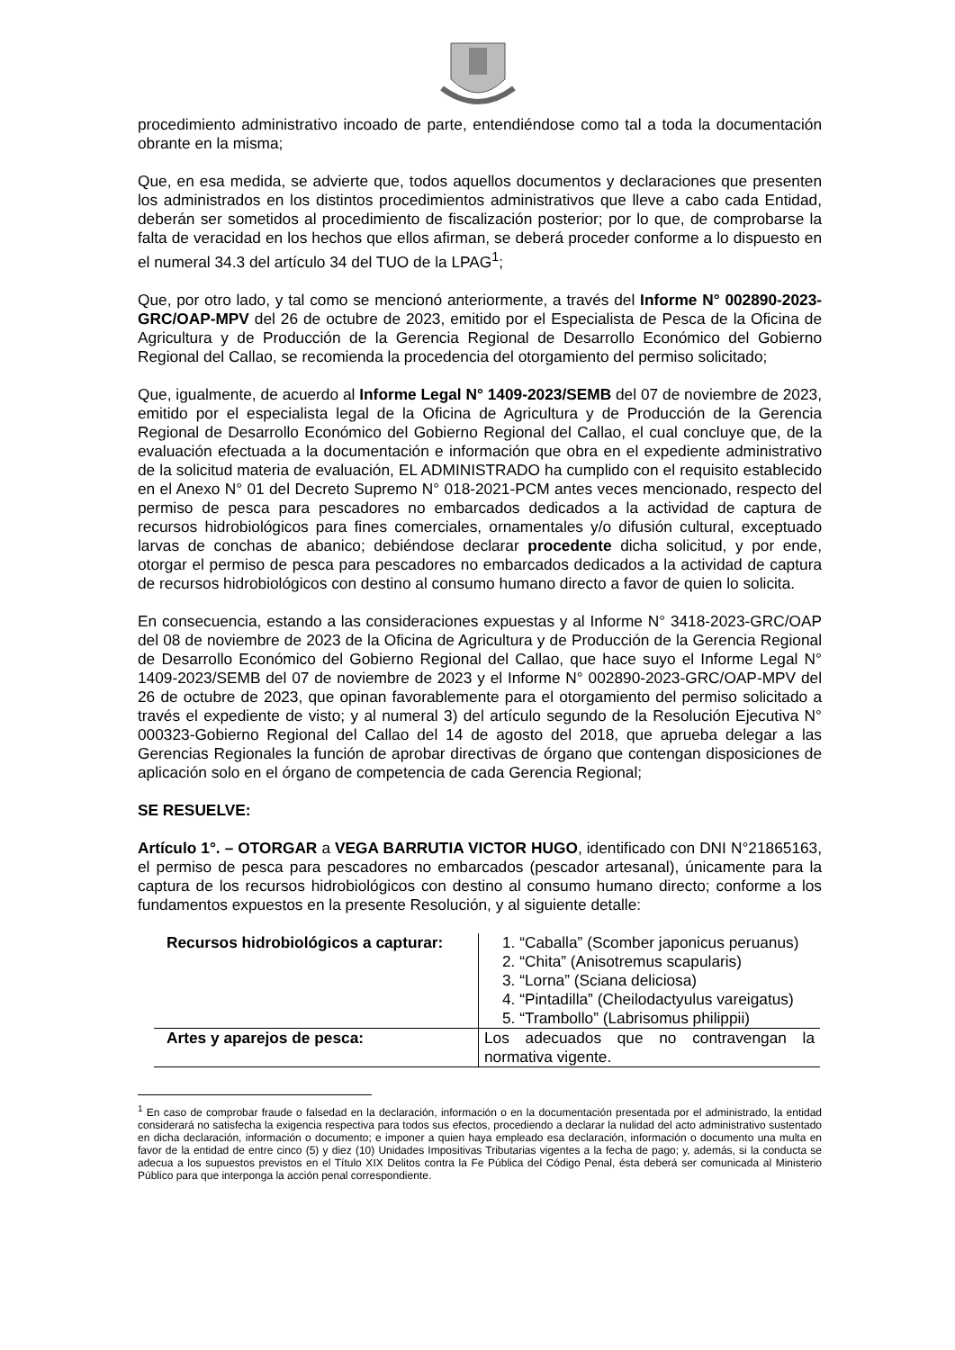procedimiento administrativo incoado de parte, entendiéndose como tal a toda la documentación obrante en la misma;
Que, en esa medida, se advierte que, todos aquellos documentos y declaraciones que presenten los administrados en los distintos procedimientos administrativos que lleve a cabo cada Entidad, deberán ser sometidos al procedimiento de fiscalización posterior; por lo que, de comprobarse la falta de veracidad en los hechos que ellos afirman, se deberá proceder conforme a lo dispuesto en el numeral 34.3 del artículo 34 del TUO de la LPAG<sup>1</sup>;
Que, por otro lado, y tal como se mencionó anteriormente, a través del Informe N° 002890-2023-GRC/OAP-MPV del 26 de octubre de 2023, emitido por el Especialista de Pesca de la Oficina de Agricultura y de Producción de la Gerencia Regional de Desarrollo Económico del Gobierno Regional del Callao, se recomienda la procedencia del otorgamiento del permiso solicitado;
Que, igualmente, de acuerdo al Informe Legal N° 1409-2023/SEMB del 07 de noviembre de 2023, emitido por el especialista legal de la Oficina de Agricultura y de Producción de la Gerencia Regional de Desarrollo Económico del Gobierno Regional del Callao, el cual concluye que, de la evaluación efectuada a la documentación e información que obra en el expediente administrativo de la solicitud materia de evaluación, EL ADMINISTRADO ha cumplido con el requisito establecido en el Anexo N° 01 del Decreto Supremo N° 018-2021-PCM antes veces mencionado, respecto del permiso de pesca para pescadores no embarcados dedicados a la actividad de captura de recursos hidrobiológicos para fines comerciales, ornamentales y/o difusión cultural, exceptuado larvas de conchas de abanico; debiéndose declarar procedente dicha solicitud, y por ende, otorgar el permiso de pesca para pescadores no embarcados dedicados a la actividad de captura de recursos hidrobiológicos con destino al consumo humano directo a favor de quien lo solicita.
En consecuencia, estando a las consideraciones expuestas y al Informe N° 3418-2023-GRC/OAP del 08 de noviembre de 2023 de la Oficina de Agricultura y de Producción de la Gerencia Regional de Desarrollo Económico del Gobierno Regional del Callao, que hace suyo el Informe Legal N° 1409-2023/SEMB del 07 de noviembre de 2023 y el Informe N° 002890-2023-GRC/OAP-MPV del 26 de octubre de 2023, que opinan favorablemente para el otorgamiento del permiso solicitado a través el expediente de visto; y al numeral 3) del artículo segundo de la Resolución Ejecutiva N° 000323-Gobierno Regional del Callao del 14 de agosto del 2018, que aprueba delegar a las Gerencias Regionales la función de aprobar directivas de órgano que contengan disposiciones de aplicación solo en el órgano de competencia de cada Gerencia Regional;
SE RESUELVE:
Artículo 1°. – OTORGAR a VEGA BARRUTIA VICTOR HUGO, identificado con DNI N°21865163, el permiso de pesca para pescadores no embarcados (pescador artesanal), únicamente para la captura de los recursos hidrobiológicos con destino al consumo humano directo; conforme a los fundamentos expuestos en la presente Resolución, y al siguiente detalle:
| Recursos hidrobiológicos a capturar: | 1. “Caballa” (Scomber japonicus peruanus) 2. “Chita” (Anisotremus scapularis) 3. “Lorna” (Sciana deliciosa) 4. “Pintadilla” (Cheilodactyulus vareigatus) 5. “Trambollo” (Labrisomus philippii) |
| Artes y aparejos de pesca: | Los adecuados que no contravengan la normativa vigente. |
<sup>1</sup> En caso de comprobar fraude o falsedad en la declaración, información o en la documentación presentada por el administrado, la entidad considerará no satisfecha la exigencia respectiva para todos sus efectos, procediendo a declarar la nulidad del acto administrativo sustentado en dicha declaración, información o documento; e imponer a quien haya empleado esa declaración, información o documento una multa en favor de la entidad de entre cinco (5) y diez (10) Unidades Impositivas Tributarias vigentes a la fecha de pago; y, además, si la conducta se adecua a los supuestos previstos en el Título XIX Delitos contra la Fe Pública del Código Penal, ésta deberá ser comunicada al Ministerio Público para que interponga la acción penal correspondiente.